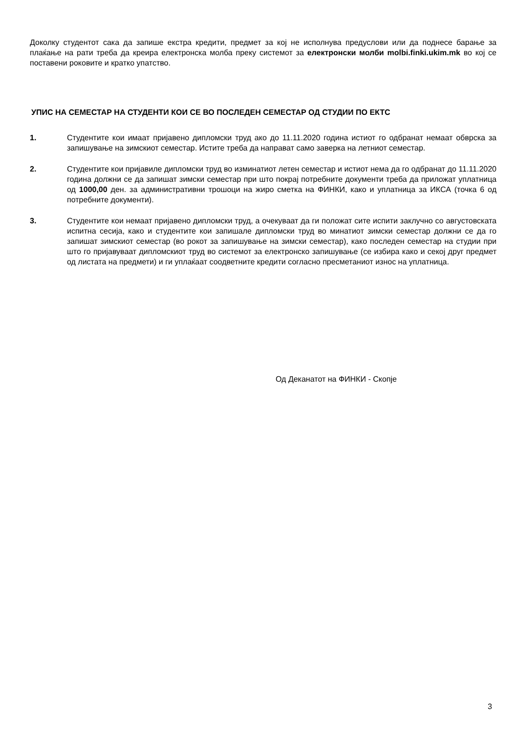Доколку студентот сака да запише екстра кредити, предмет за кој не исполнува предуслови или да поднесе барање за плаќање на рати треба да креира електронска молба преку системот за електронски молби molbi.finki.ukim.mk во кој се поставени роковите и кратко упатство.
УПИС НА СЕМЕСТАР НА СТУДЕНТИ КОИ СЕ ВО ПОСЛЕДЕН СЕМЕСТАР ОД СТУДИИ ПО ЕКТС
1. Студентите кои имаат пријавено дипломски труд ако до 11.11.2020 година истиот го одбранат немаат обврска за запишување на зимскиот семестар. Истите треба да направат само заверка на летниот семестар.
2. Студентите кои пријавиле дипломски труд во изминатиот летен семестар и истиот нема да го одбранат до 11.11.2020 година должни се да запишат зимски семестар при што покрај потребните документи треба да приложат уплатница од 1000,00 ден. за административни трошоци на жиро сметка на ФИНКИ, како и уплатница за ИКСА (точка 6 од потребните документи).
3. Студентите кои немаат пријавено дипломски труд, а очекуваат да ги положат сите испити заклучно со августовската испитна сесија, како и студентите кои запишале дипломски труд во минатиот зимски семестар должни се да го запишат зимскиот семестар (во рокот за запишување на зимски семестар), како последен семестар на студии при што го пријавуваат дипломскиот труд во системот за електронско запишување (се избира како и секој друг предмет од листата на предмети) и ги уплаќаат соодветните кредити согласно пресметаниот износ на уплатница.
Од Деканатот на ФИНКИ - Скопје
3